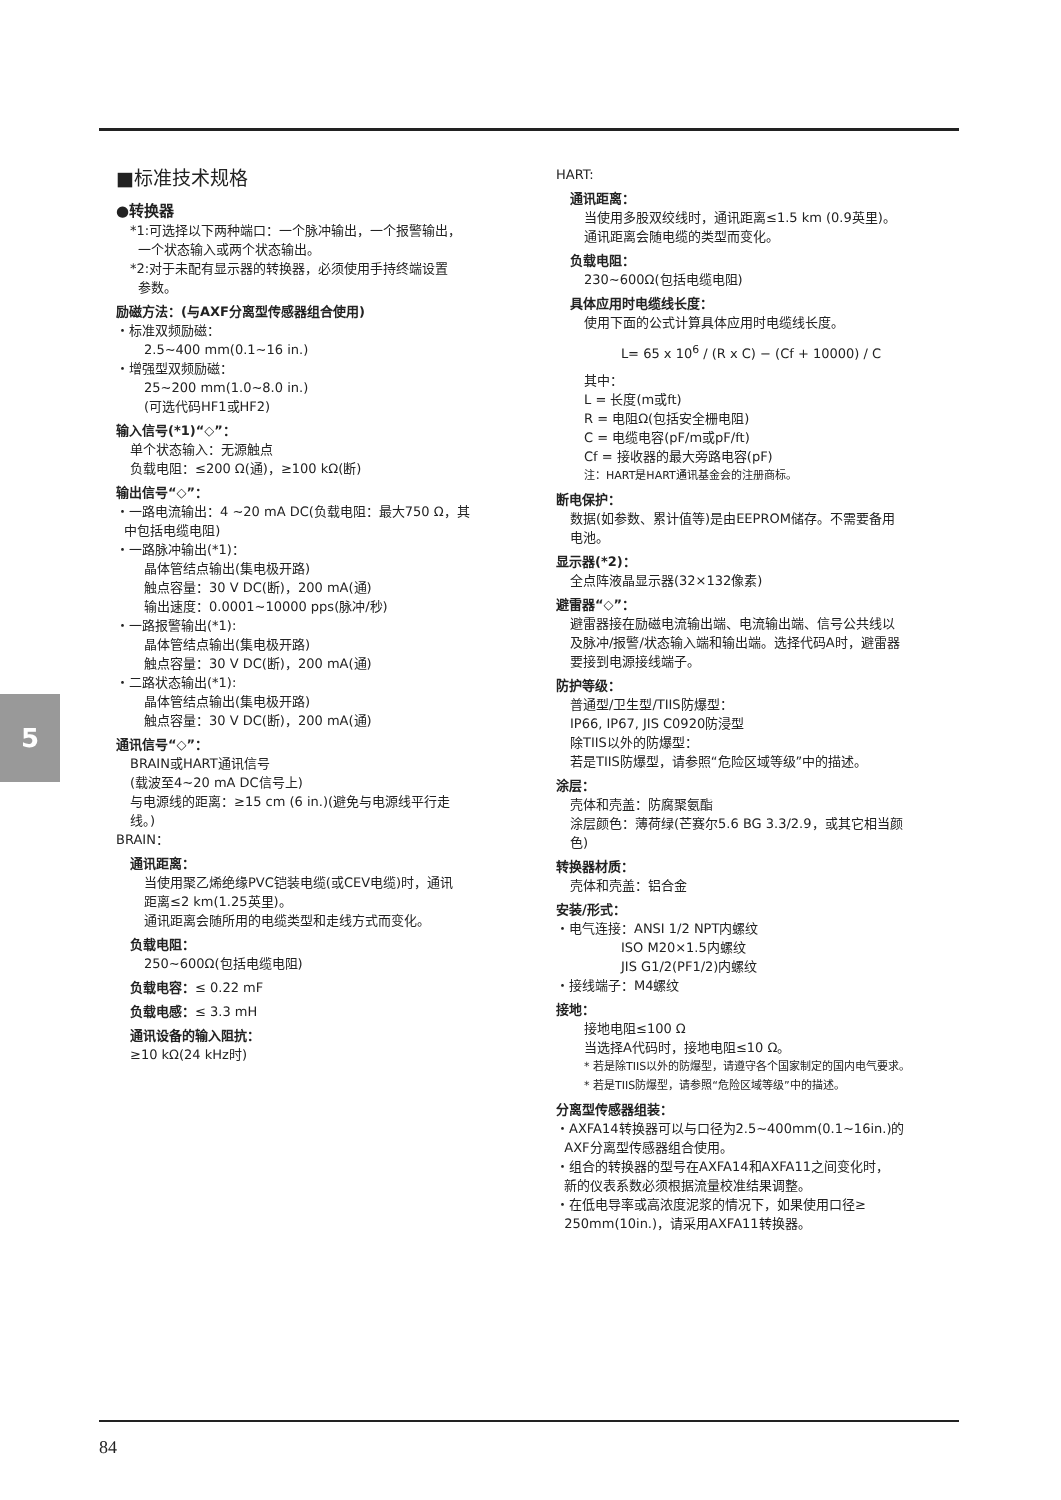5
■标准技术规格
●转换器
*1:可选择以下两种端口：一个脉冲输出，一个报警输出，
一个状态输入或两个状态输出。
*2:对于未配有显示器的转换器，必须使用手持终端设置
参数。
励磁方法：(与AXF分离型传感器组合使用)
・标准双频励磁：
2.5~400 mm(0.1~16 in.)
・增强型双频励磁：
25~200 mm(1.0~8.0 in.)
(可选代码HF1或HF2)
输入信号(*1)“◇”：
单个状态输入：无源触点
负载电阻：≤200 Ω(通)，≥100 kΩ(断)
输出信号“◇”：
・一路电流输出：4 ~20 mA DC(负载电阻：最大750 Ω，其
中包括电缆电阻)
・一路脉冲输出(*1)：
晶体管结点输出(集电极开路)
触点容量：30 V DC(断)，200 mA(通)
输出速度：0.0001~10000 pps(脉冲/秒)
・一路报警输出(*1):
晶体管结点输出(集电极开路)
触点容量：30 V DC(断)，200 mA(通)
・二路状态输出(*1):
晶体管结点输出(集电极开路)
触点容量：30 V DC(断)，200 mA(通)
通讯信号“◇”：
BRAIN或HART通讯信号
(载波至4~20 mA DC信号上)
与电源线的距离：≥15 cm (6 in.)(避免与电源线平行走
线。)
BRAIN：
通讯距离：
当使用聚乙烯绝缘PVC铠装电缆(或CEV电缆)时，通讯
距离≤2 km(1.25英里)。
通讯距离会随所用的电缆类型和走线方式而变化。
负载电阻：
250~600Ω(包括电缆电阻)
负载电容：≤ 0.22 mF
负载电感：≤ 3.3 mH
通讯设备的输入阻抗：
≥10 kΩ(24 kHz时)
HART:
通讯距离：
当使用多股双绞线时，通讯距离≤1.5 km (0.9英里)。
通讯距离会随电缆的类型而变化。
负载电阻：
230~600Ω(包括电缆电阻)
具体应用时电缆线长度：
使用下面的公式计算具体应用时电缆线长度。
L= 65 x 10<sup>6</sup> / (R x C) − (Cf + 10000) / C
其中：
L = 长度(m或ft)
R = 电阻Ω(包括安全栅电阻)
C = 电缆电容(pF/m或pF/ft)
Cf = 接收器的最大旁路电容(pF)
注：HART是HART通讯基金会的注册商标。
断电保护：
数据(如参数、累计值等)是由EEPROM储存。不需要备用
电池。
显示器(*2)：
全点阵液晶显示器(32×132像素)
避雷器“◇”：
避雷器接在励磁电流输出端、电流输出端、信号公共线以
及脉冲/报警/状态输入端和输出端。选择代码A时，避雷器
要接到电源接线端子。
防护等级：
普通型/卫生型/TIIS防爆型：
IP66, IP67, JIS C0920防浸型
除TIIS以外的防爆型：
若是TIIS防爆型，请参照“危险区域等级”中的描述。
涂层：
壳体和壳盖：防腐聚氨酯
涂层颜色：薄荷绿(芒赛尔5.6 BG 3.3/2.9，或其它相当颜
色)
转换器材质：
壳体和壳盖：铝合金
安装/形式：
・电气连接：ANSI 1/2 NPT内螺纹
     ISO M20×1.5内螺纹
     JIS G1/2(PF1/2)内螺纹
・接线端子：M4螺纹
接地：
接地电阻≤100 Ω
当选择A代码时，接地电阻≤10 Ω。
* 若是除TIIS以外的防爆型，请遵守各个国家制定的国内电气要求。
* 若是TIIS防爆型，请参照“危险区域等级”中的描述。
分离型传感器组装：
・AXFA14转换器可以与口径为2.5~400mm(0.1~16in.)的
AXF分离型传感器组合使用。
・组合的转换器的型号在AXFA14和AXFA11之间变化时，
新的仪表系数必须根据流量校准结果调整。
・在低电导率或高浓度泥浆的情况下，如果使用口径≥
250mm(10in.)，请采用AXFA11转换器。
84